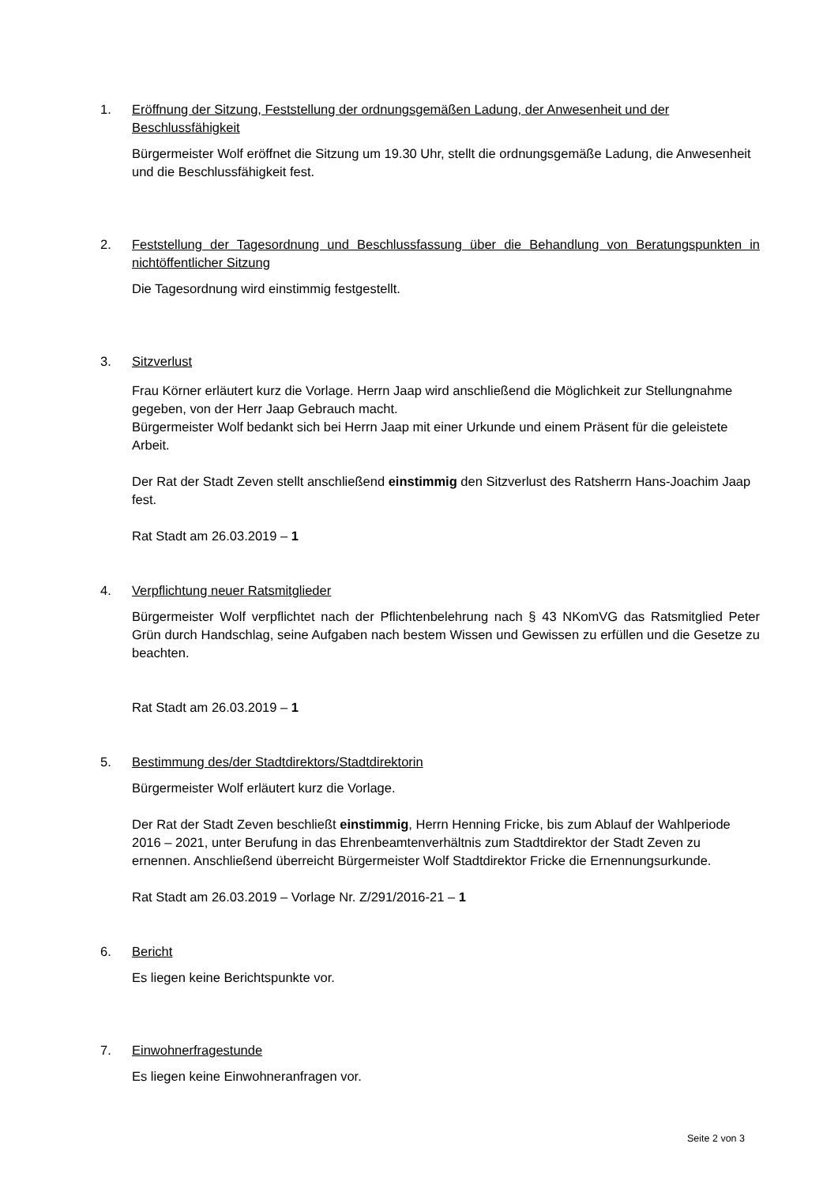1. Eröffnung der Sitzung, Feststellung der ordnungsgemäßen Ladung, der Anwesenheit und der Beschlussfähigkeit
Bürgermeister Wolf eröffnet die Sitzung um 19.30 Uhr, stellt die ordnungsgemäße Ladung, die Anwesenheit und die Beschlussfähigkeit fest.
2. Feststellung der Tagesordnung und Beschlussfassung über die Behandlung von Beratungspunkten in nichtöffentlicher Sitzung
Die Tagesordnung wird einstimmig festgestellt.
3. Sitzverlust
Frau Körner erläutert kurz die Vorlage. Herrn Jaap wird anschließend die Möglichkeit zur Stellungnahme gegeben, von der Herr Jaap Gebrauch macht.
Bürgermeister Wolf bedankt sich bei Herrn Jaap mit einer Urkunde und einem Präsent für die geleistete Arbeit.
Der Rat der Stadt Zeven stellt anschließend einstimmig den Sitzverlust des Ratsherrn Hans-Joachim Jaap fest.
Rat Stadt am 26.03.2019 – 1
4. Verpflichtung neuer Ratsmitglieder
Bürgermeister Wolf verpflichtet nach der Pflichtenbelehrung nach § 43 NKomVG das Ratsmitglied Peter Grün durch Handschlag, seine Aufgaben nach bestem Wissen und Gewissen zu erfüllen und die Gesetze zu beachten.
Rat Stadt am 26.03.2019 – 1
5. Bestimmung des/der Stadtdirektors/Stadtdirektorin
Bürgermeister Wolf erläutert kurz die Vorlage.
Der Rat der Stadt Zeven beschließt einstimmig, Herrn Henning Fricke, bis zum Ablauf der Wahlperiode 2016 – 2021, unter Berufung in das Ehrenbeamtenverhältnis zum Stadtdirektor der Stadt Zeven zu ernennen. Anschließend überreicht Bürgermeister Wolf Stadtdirektor Fricke die Ernennungsurkunde.
Rat Stadt am 26.03.2019 – Vorlage Nr. Z/291/2016-21 – 1
6. Bericht
Es liegen keine Berichtspunkte vor.
7. Einwohnerfragestunde
Es liegen keine Einwohneranfragen vor.
Seite 2 von 3